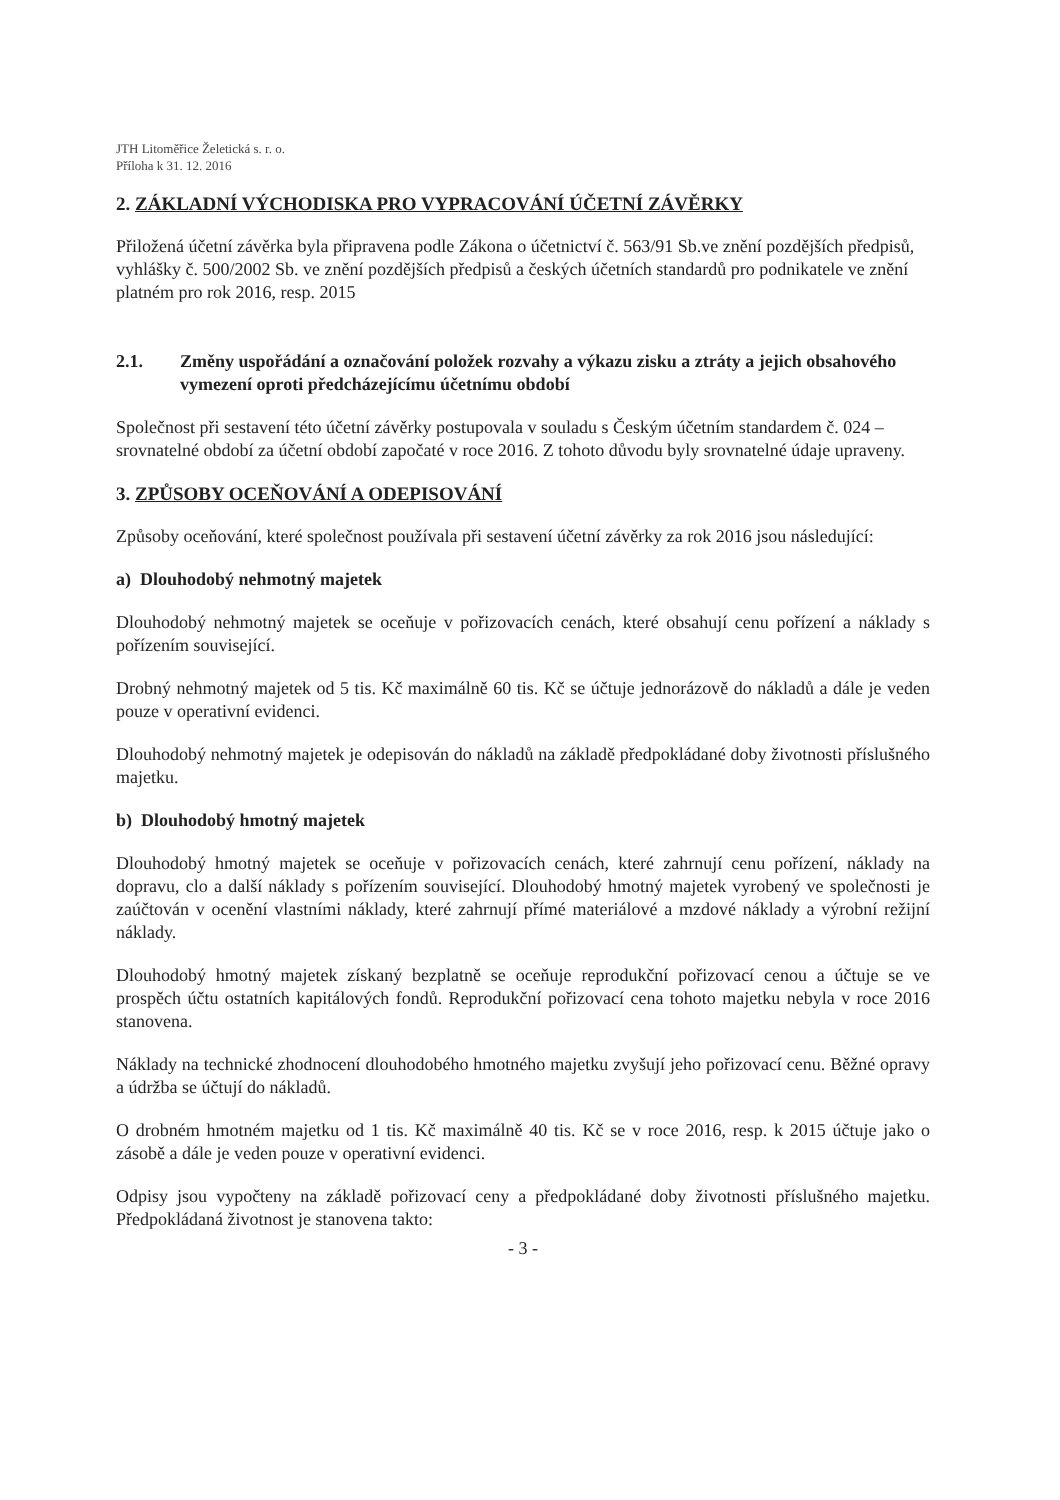JTH Litoměřice Želetická s. r. o.
Příloha k 31. 12. 2016
2. ZÁKLADNÍ VÝCHODISKA PRO VYPRACOVÁNÍ ÚČETNÍ ZÁVĚRKY
Přiložená účetní závěrka byla připravena podle Zákona o účetnictví č. 563/91 Sb.ve znění pozdějších předpisů, vyhlášky č. 500/2002 Sb. ve znění pozdějších předpisů a českých účetních standardů pro podnikatele ve znění platném pro rok 2016, resp. 2015
2.1. Změny uspořádání a označování položek rozvahy a výkazu zisku a ztráty a jejich obsahového vymezení oproti předcházejícímu účetnímu období
Společnost při sestavení této účetní závěrky postupovala v souladu s Českým účetním standardem č. 024 – srovnatelné období za účetní období započaté v roce 2016. Z tohoto důvodu byly srovnatelné údaje upraveny.
3. ZPŮSOBY OCEŇOVÁNÍ A ODEPISOVÁNÍ
Způsoby oceňování, které společnost používala při sestavení účetní závěrky za rok 2016 jsou následující:
a) Dlouhodobý nehmotný majetek
Dlouhodobý nehmotný majetek se oceňuje v pořizovacích cenách, které obsahují cenu pořízení a náklady s pořízením související.
Drobný nehmotný majetek od 5 tis. Kč maximálně 60 tis. Kč se účtuje jednorázově do nákladů a dále je veden pouze v operativní evidenci.
Dlouhodobý nehmotný majetek je odepisován do nákladů na základě předpokládané doby životnosti příslušného majetku.
b) Dlouhodobý hmotný majetek
Dlouhodobý hmotný majetek se oceňuje v pořizovacích cenách, které zahrnují cenu pořízení, náklady na dopravu, clo a další náklady s pořízením související. Dlouhodobý hmotný majetek vyrobený ve společnosti je zaúčtován v ocenění vlastními náklady, které zahrnují přímé materiálové a mzdové náklady a výrobní režijní náklady.
Dlouhodobý hmotný majetek získaný bezplatně se oceňuje reprodukční pořizovací cenou a účtuje se ve prospěch účtu ostatních kapitálových fondů. Reprodukční pořizovací cena tohoto majetku nebyla v roce 2016 stanovena.
Náklady na technické zhodnocení dlouhodobého hmotného majetku zvyšují jeho pořizovací cenu. Běžné opravy a údržba se účtují do nákladů.
O drobném hmotném majetku od 1 tis. Kč maximálně 40 tis. Kč se v roce 2016, resp. k 2015 účtuje jako o zásobě a dále je veden pouze v operativní evidenci.
Odpisy jsou vypočteny na základě pořizovací ceny a předpokládané doby životnosti příslušného majetku. Předpokládaná životnost je stanovena takto:
- 3 -